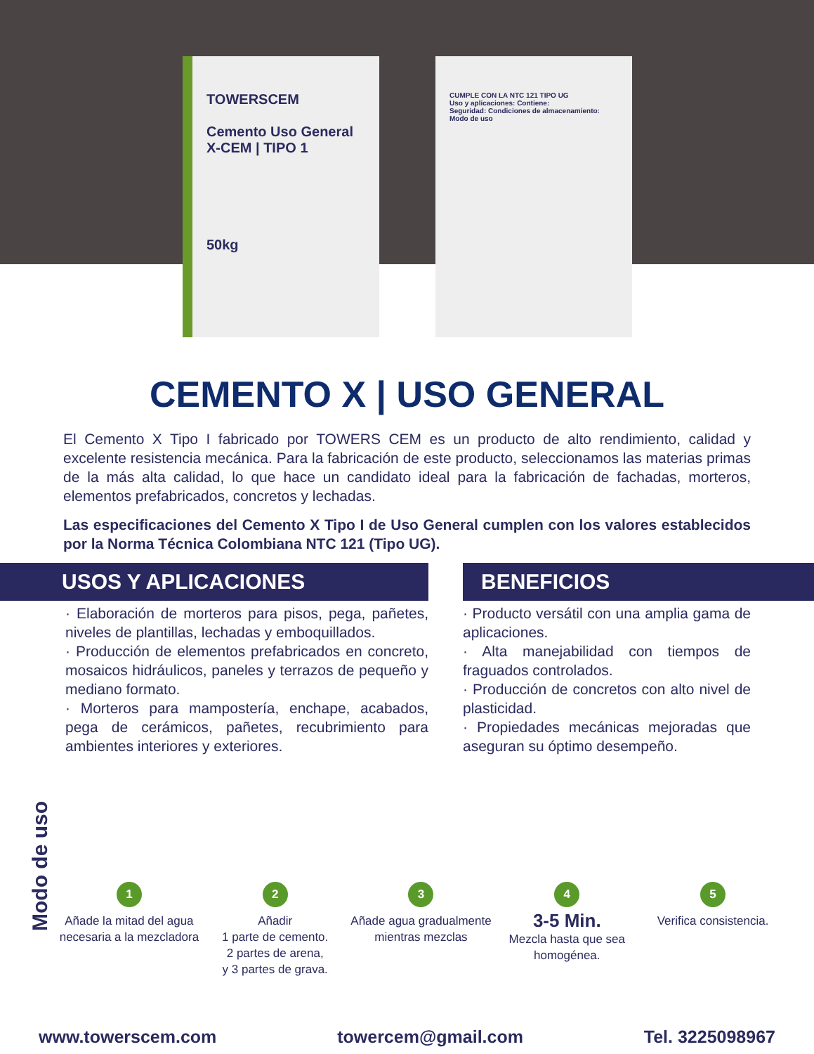TOWERSCEM
Cemento Uso General
X-CEM | TIPO 1
50kg
CUMPLE CON LA NTC 121 TIPO UG
Uso y aplicaciones: Contiene:
Seguridad: Condiciones de almacenamiento:
Modo de uso
CEMENTO X | USO GENERAL
El Cemento X Tipo I fabricado por TOWERS CEM es un producto de alto rendimiento, calidad y excelente resistencia mecánica. Para la fabricación de este producto, seleccionamos las materias primas de la más alta calidad, lo que hace un candidato ideal para la fabricación de fachadas, morteros, elementos prefabricados, concretos y lechadas.
Las especificaciones del Cemento X Tipo I de Uso General cumplen con los valores establecidos por la Norma Técnica Colombiana NTC 121 (Tipo UG).
USOS Y APLICACIONES
· Elaboración de morteros para pisos, pega, pañetes, niveles de plantillas, lechadas y emboquillados.
· Producción de elementos prefabricados en concreto, mosaicos hidráulicos, paneles y terrazos de pequeño y mediano formato.
· Morteros para mampostería, enchape, acabados, pega de cerámicos, pañetes, recubrimiento para ambientes interiores y exteriores.
BENEFICIOS
· Producto versátil con una amplia gama de aplicaciones.
· Alta manejabilidad con tiempos de fraguados controlados.
· Producción de concretos con alto nivel de plasticidad.
· Propiedades mecánicas mejoradas que aseguran su óptimo desempeño.
Modo de uso
1
Añade la mitad del agua necesaria a la mezcladora
2
Añadir
1 parte de cemento.
2 partes de arena,
y 3 partes de grava.
3
Añade agua gradualmente mientras mezclas
4
3-5 Min.
Mezcla hasta que sea homogénea.
5
Verifica consistencia.
www.towerscem.com towercem@gmail.com Tel. 3225098967